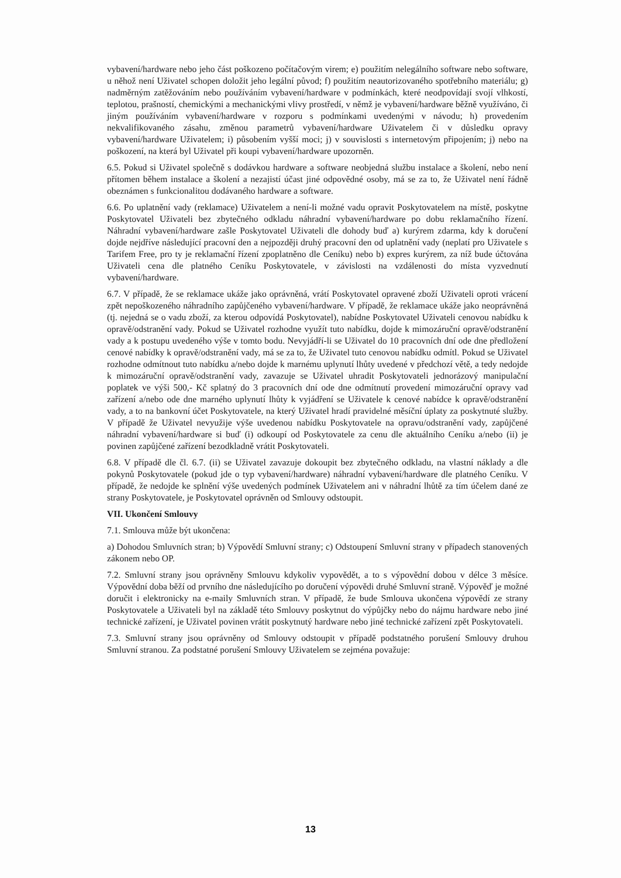vybavení/hardware nebo jeho část poškozeno počítačovým virem; e) použitím nelegálního software nebo software, u něhož není Uživatel schopen doložit jeho legální původ; f) použitím neautorizovaného spotřebního materiálu; g) nadměrným zatěžováním nebo používáním vybavení/hardware v podmínkách, které neodpovídají svojí vlhkostí, teplotou, prašností, chemickými a mechanickými vlivy prostředí, v němž je vybavení/hardware běžně využíváno, či jiným používáním vybavení/hardware v rozporu s podmínkami uvedenými v návodu; h) provedením nekvalifikovaného zásahu, změnou parametrů vybavení/hardware Uživatelem či v důsledku opravy vybavení/hardware Uživatelem; i) působením vyšší moci; j) v souvislosti s internetovým připojením; j) nebo na poškození, na která byl Uživatel při koupi vybavení/hardware upozorněn.
6.5. Pokud si Uživatel společně s dodávkou hardware a software neobjedná službu instalace a školení, nebo není přítomen během instalace a školení a nezajistí účast jiné odpovědné osoby, má se za to, že Uživatel není řádně obeznámen s funkcionalitou dodávaného hardware a software.
6.6. Po uplatnění vady (reklamace) Uživatelem a není-li možné vadu opravit Poskytovatelem na místě, poskytne Poskytovatel Uživateli bez zbytečného odkladu náhradní vybavení/hardware po dobu reklamačního řízení. Náhradní vybavení/hardware zašle Poskytovatel Uživateli dle dohody buď a) kurýrem zdarma, kdy k doručení dojde nejdříve následující pracovní den a nejpozději druhý pracovní den od uplatnění vady (neplatí pro Uživatele s Tarifem Free, pro ty je reklamační řízení zpoplatněno dle Ceníku) nebo b) expres kurýrem, za níž bude účtována Uživateli cena dle platného Ceníku Poskytovatele, v závislosti na vzdálenosti do místa vyzvednutí vybavení/hardware.
6.7. V případě, že se reklamace ukáže jako oprávněná, vrátí Poskytovatel opravené zboží Uživateli oproti vrácení zpět nepoškozeného náhradního zapůjčeného vybavení/hardware. V případě, že reklamace ukáže jako neoprávněná (tj. nejedná se o vadu zboží, za kterou odpovídá Poskytovatel), nabídne Poskytovatel Uživateli cenovou nabídku k opravě/odstranění vady. Pokud se Uživatel rozhodne využít tuto nabídku, dojde k mimozáruční opravě/odstranění vady a k postupu uvedeného výše v tomto bodu. Nevyjádří-li se Uživatel do 10 pracovních dní ode dne předložení cenové nabídky k opravě/odstranění vady, má se za to, že Uživatel tuto cenovou nabídku odmítl. Pokud se Uživatel rozhodne odmítnout tuto nabídku a/nebo dojde k marnému uplynutí lhůty uvedené v předchozí větě, a tedy nedojde k mimozáruční opravě/odstranění vady, zavazuje se Uživatel uhradit Poskytovateli jednorázový manipulační poplatek ve výši 500,- Kč splatný do 3 pracovních dní ode dne odmítnutí provedení mimozáruční opravy vad zařízení a/nebo ode dne marného uplynutí lhůty k vyjádření se Uživatele k cenové nabídce k opravě/odstranění vady, a to na bankovní účet Poskytovatele, na který Uživatel hradí pravidelné měsíční úplaty za poskytnuté služby. V případě že Uživatel nevyužije výše uvedenou nabídku Poskytovatele na opravu/odstranění vady, zapůjčené náhradní vybavení/hardware si buď (i) odkoupí od Poskytovatele za cenu dle aktuálního Ceníku a/nebo (ii) je povinen zapůjčené zařízení bezodkladně vrátit Poskytovateli.
6.8. V případě dle čl. 6.7. (ii) se Uživatel zavazuje dokoupit bez zbytečného odkladu, na vlastní náklady a dle pokynů Poskytovatele (pokud jde o typ vybavení/hardware) náhradní vybavení/hardware dle platného Ceníku. V případě, že nedojde ke splnění výše uvedených podmínek Uživatelem ani v náhradní lhůtě za tím účelem dané ze strany Poskytovatele, je Poskytovatel oprávněn od Smlouvy odstoupit.
VII. Ukončení Smlouvy
7.1. Smlouva může být ukončena:
a) Dohodou Smluvních stran; b) Výpovědí Smluvní strany; c) Odstoupení Smluvní strany v případech stanovených zákonem nebo OP.
7.2. Smluvní strany jsou oprávněny Smlouvu kdykoliv vypovědět, a to s výpovědní dobou v délce 3 měsíce. Výpovědní doba běží od prvního dne následujícího po doručení výpovědi druhé Smluvní straně. Výpověď je možné doručit i elektronicky na e-maily Smluvních stran. V případě, že bude Smlouva ukončena výpovědí ze strany Poskytovatele a Uživateli byl na základě této Smlouvy poskytnut do výpůjčky nebo do nájmu hardware nebo jiné technické zařízení, je Uživatel povinen vrátit poskytnutý hardware nebo jiné technické zařízení zpět Poskytovateli.
7.3. Smluvní strany jsou oprávněny od Smlouvy odstoupit v případě podstatného porušení Smlouvy druhou Smluvní stranou. Za podstatné porušení Smlouvy Uživatelem se zejména považuje:
13